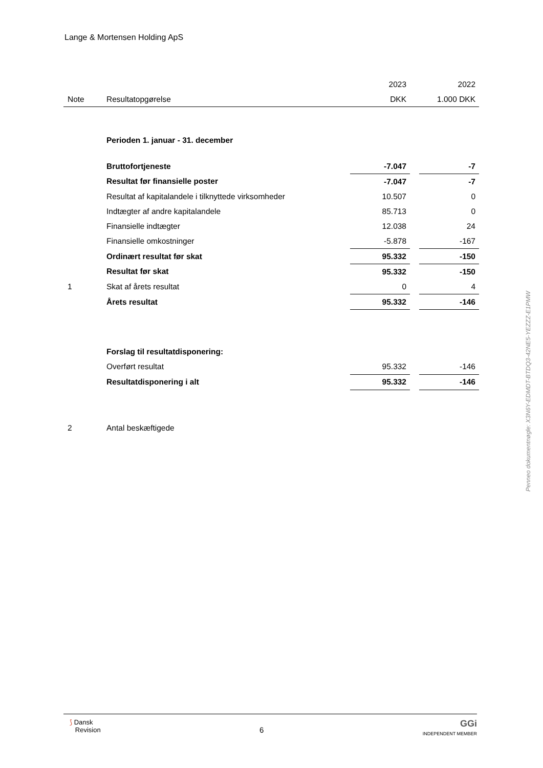Lange & Mortensen Holding ApS
| | | 2023 | | 2022 |
| --- | --- | --- | --- | --- |
| Note | Resultatopgørelse | DKK | | 1.000 DKK |
| | Perioden 1. januar - 31. december | | | |
| | Bruttofortjeneste | -7.047 | | -7 |
| | Resultat før finansielle poster | -7.047 | | -7 |
| | Resultat af kapitalandele i tilknyttede virksomheder | 10.507 | | 0 |
| | Indtægter af andre kapitalandele | 85.713 | | 0 |
| | Finansielle indtægter | 12.038 | | 24 |
| | Finansielle omkostninger | -5.878 | | -167 |
| | Ordinært resultat før skat | 95.332 | | -150 |
| | Resultat før skat | 95.332 | | -150 |
| 1 | Skat af årets resultat | 0 | | 4 |
| | Årets resultat | 95.332 | | -146 |
| | Forslag til resultatdisponering: | | | |
| | Overført resultat | 95.332 | | -146 |
| | Resultatdisponering i alt | 95.332 | | -146 |
| 2 | Antal beskæftigede | | | |
Penneo dokumentnøgle: X3N6Y-EDMDT-BTDQ3-42NE5-YEZZZ-E1PMW
⟆ Dansk
Revision
6
GGi
INDEPENDENT MEMBER